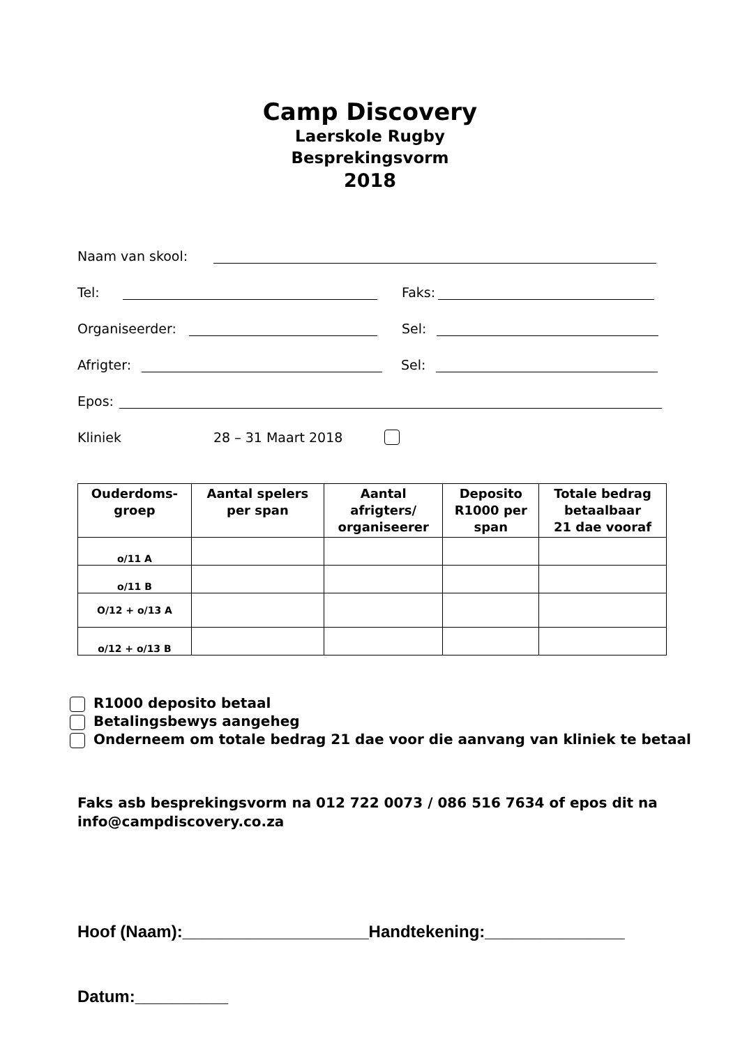Camp Discovery
Laerskole Rugby
Besprekingsvorm
2018
Naam van skool:
Tel: Faks:
Organiseerder: Sel:
Afrigter: Sel:
Epos:
Kliniek 28 – 31 Maart 2018
| Ouderdoms- groep | Aantal spelers per span | Aantal afrigters/ organiseerer | Deposito R1000 per span | Totale bedrag betaalbaar 21 dae vooraf |
| --- | --- | --- | --- | --- |
| o/11 A | | | | |
| o/11 B | | | | |
| O/12 + o/13 A | | | | |
| o/12 + o/13 B | | | | |
R1000 deposito betaal
Betalingsbewys aangeheg
Onderneem om totale bedrag 21 dae voor die aanvang van kliniek te betaal
Faks asb besprekingsvorm na 012 722 0073 / 086 516 7634 of epos dit na
info@campdiscovery.co.za
Hoof (Naam):____________________Handtekening:_______________
Datum:__________